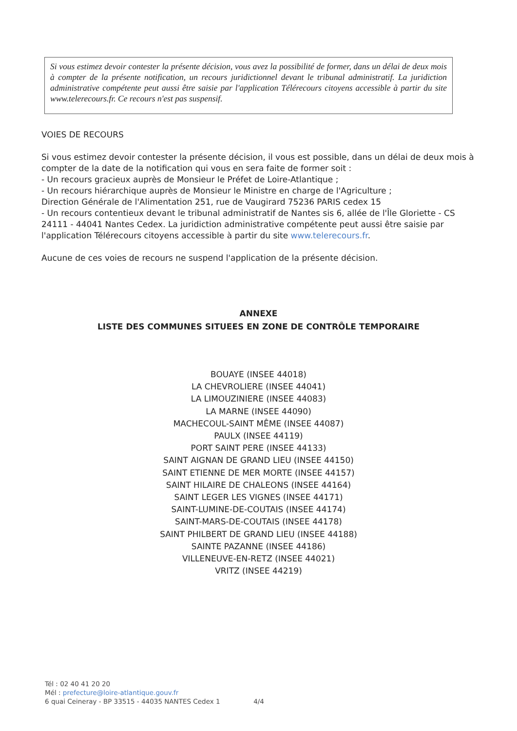Si vous estimez devoir contester la présente décision, vous avez la possibilité de former, dans un délai de deux mois à compter de la présente notification, un recours juridictionnel devant le tribunal administratif. La juridiction administrative compétente peut aussi être saisie par l'application Télérecours citoyens accessible à partir du site www.telerecours.fr. Ce recours n'est pas suspensif.
VOIES DE RECOURS
Si vous estimez devoir contester la présente décision, il vous est possible, dans un délai de deux mois à compter de la date de la notification qui vous en sera faite de former soit :
- Un recours gracieux auprès de Monsieur le Préfet de Loire-Atlantique ;
- Un recours hiérarchique auprès de Monsieur le Ministre en charge de l'Agriculture ;
Direction Générale de l'Alimentation 251, rue de Vaugirard 75236 PARIS cedex 15
- Un recours contentieux devant le tribunal administratif de Nantes sis 6, allée de l'Île Gloriette - CS 24111 - 44041 Nantes Cedex. La juridiction administrative compétente peut aussi être saisie par l'application Télérecours citoyens accessible à partir du site www.telerecours.fr.
Aucune de ces voies de recours ne suspend l'application de la présente décision.
ANNEXE
LISTE DES COMMUNES SITUEES EN ZONE DE CONTRÔLE TEMPORAIRE
BOUAYE (INSEE 44018)
LA CHEVROLIERE (INSEE 44041)
LA LIMOUZINIERE (INSEE 44083)
LA MARNE (INSEE 44090)
MACHECOUL-SAINT MÊME (INSEE 44087)
PAULX (INSEE 44119)
PORT SAINT PERE (INSEE 44133)
SAINT AIGNAN DE GRAND LIEU (INSEE 44150)
SAINT ETIENNE DE MER MORTE (INSEE 44157)
SAINT HILAIRE DE CHALEONS (INSEE 44164)
SAINT LEGER LES VIGNES (INSEE 44171)
SAINT-LUMINE-DE-COUTAIS (INSEE 44174)
SAINT-MARS-DE-COUTAIS (INSEE 44178)
SAINT PHILBERT DE GRAND LIEU (INSEE 44188)
SAINTE PAZANNE (INSEE 44186)
VILLENEUVE-EN-RETZ (INSEE 44021)
VRITZ (INSEE 44219)
Tél : 02 40 41 20 20
Mél : prefecture@loire-atlantique.gouv.fr
6 quai Ceineray - BP 33515 - 44035 NANTES Cedex 1 4/4